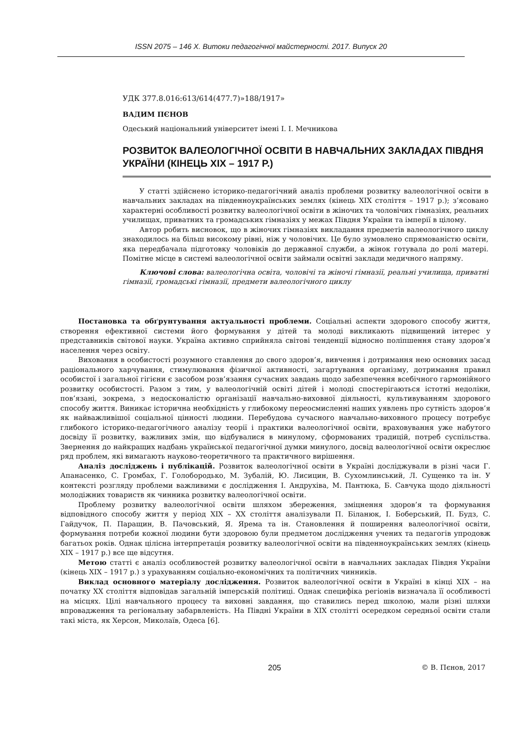ISSN 2075 – 146 Х. Витоки педагогічної майстерності. 2017. Випуск 20
УДК 377.8.016:613/614(477.7)»188/1917»
ВАДИМ ПЄНОВ
Одеський національний університет імені І. І. Мечникова
РОЗВИТОК ВАЛЕОЛОГІЧНОЇ ОСВІТИ В НАВЧАЛЬНИХ ЗАКЛАДАХ ПІВДНЯ УКРАЇНИ (КІНЕЦЬ ХІХ – 1917 Р.)
У статті здійснено історико-педагогічний аналіз проблеми розвитку валеологічної освіти в навчальних закладах на південноукраїнських землях (кінець ХІХ століття – 1917 р.); з’ясовано характерні особливості розвитку валеологічної освіти в жіночих та чоловічих гімназіях, реальних училищах, приватних та громадських гімназіях у межах Півдня України та імперії в цілому.
Автор робить висновок, що в жіночих гімназіях викладання предметів валеологічного циклу знаходилось на більш високому рівні, ніж у чоловічих. Це було зумовлено спрямованістю освіти, яка передбачала підготовку чоловіків до державної служби, а жінок готувала до ролі матері. Помітне місце в системі валеологічної освіти займали освітні заклади медичного напряму.
Ключові слова: валеологічна освіта, чоловічі та жіночі гімназії, реальні училища, приватні гімназії, громадські гімназії, предмети валеологічного циклу
Постановка та обґрунтування актуальності проблеми. Соціальні аспекти здорового способу життя, створення ефективної системи його формування у дітей та молоді викликають підвищений інтерес у представників світової науки. Україна активно сприйняла світові тенденції відносно поліпшення стану здоров’я населення через освіту.
Виховання в особистості розумного ставлення до свого здоров’я, вивчення і дотримання нею основних засад раціонального харчування, стимулювання фізичної активності, загартування організму, дотримання правил особистої і загальної гігієни є засобом розв’язання сучасних завдань щодо забезпечення всебічного гармонійного розвитку особистості. Разом з тим, у валеологічній освіті дітей і молоді спостерігаються істотні недоліки, пов’язані, зокрема, з недосконалістю організації навчально-виховної діяльності, культивуванням здорового способу життя. Виникає історична необхідність у глибокому переосмисленні наших уявлень про сутність здоров’я як найважливішої соціальної цінності людини. Перебудова сучасного навчально-виховного процесу потребує глибокого історико-педагогічного аналізу теорії і практики валеологічної освіти, враховування уже набутого досвіду її розвитку, важливих змін, що відбувалися в минулому, сформованих традицій, потреб суспільства. Звернення до найкращих надбань української педагогічної думки минулого, досвід валеологічної освіти окреслює ряд проблем, які вимагають науково-теоретичного та практичного вирішення.
Аналіз досліджень і публікацій. Розвиток валеологічної освіти в Україні досліджували в різні часи Г. Апанасенко, С. Громбах, Г. Голобородько, М. Зубалій, Ю. Лисицин, В. Сухомлинський, Л. Сущенко та ін. У контексті розгляду проблеми важливими є дослідження І. Андрухіва, М. Пантюка, Б. Савчука щодо діяльності молодіжних товариств як чинника розвитку валеологічної освіти.
Проблему розвитку валеологічної освіти шляхом збереження, зміцнення здоров’я та формування відповідного способу життя у період ХІХ – ХХ століття аналізували П. Біланюк, І. Боберський, П. Будз, С. Гайдучок, П. Паращин, В. Пачовський, Я. Ярема та ін. Становлення й поширення валеологічної освіти, формування потреби кожної людини бути здоровою були предметом дослідження учених та педагогів упродовж багатьох років. Однак цілісна інтерпретація розвитку валеологічної освіти на південноукраїнських землях (кінець ХІХ – 1917 р.) все ще відсутня.
Метою статті є аналіз особливостей розвитку валеологічної освіти в навчальних закладах Півдня України (кінець ХІХ – 1917 р.) з урахуванням соціально-економічних та політичних чинників.
Виклад основного матеріалу дослідження. Розвиток валеологічної освіти в Україні в кінці ХІХ – на початку ХХ століття відповідав загальній імперській політиці. Однак специфіка регіонів визначала її особливості на місцях. Цілі навчального процесу та виховні завдання, що ставились перед школою, мали різні шляхи впровадження та регіональну забарвленість. На Півдні України в ХІХ столітті осередком середньої освіти стали такі міста, як Херсон, Миколаїв, Одеса [6].
205 © В. Пєнов, 2017